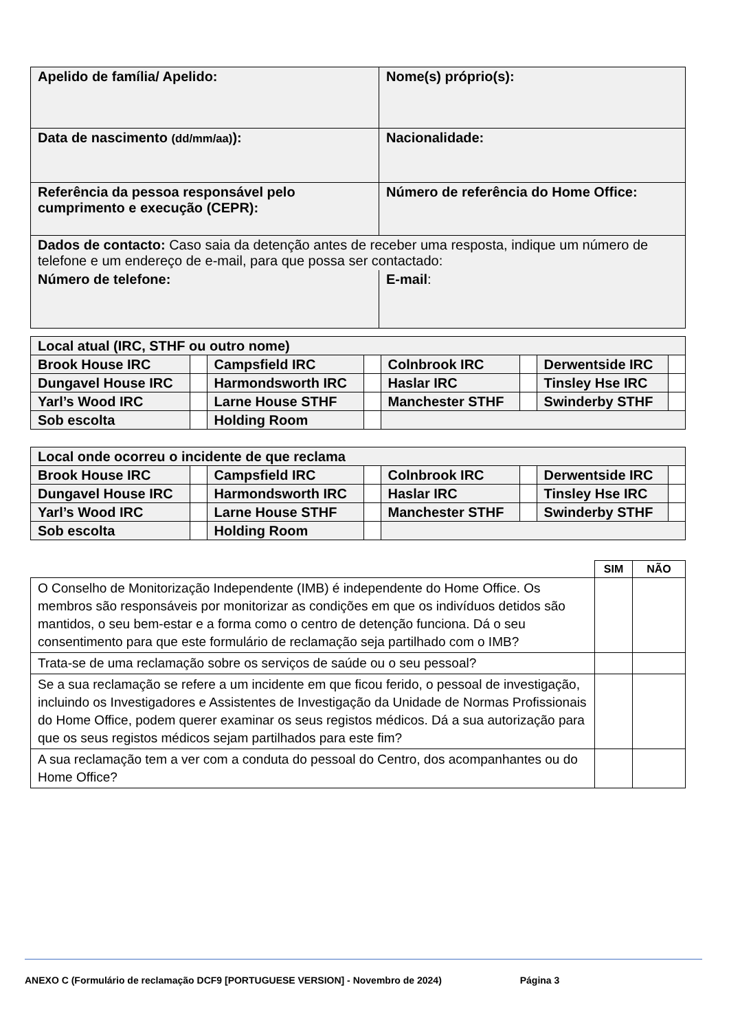| Apelido de família/ Apelido: | Nome(s) próprio(s): |
| Data de nascimento (dd/mm/aa) ): | Nacionalidade: |
| Referência da pessoa responsável pelo cumprimento e execução (CEPR): | Número de referência do Home Office: |
| Dados de contacto: Caso saia da detenção antes de receber uma resposta, indique um número de telefone e um endereço de e-mail, para que possa ser contactado: | |
| Número de telefone: | E-mail : |
| Local atual (IRC, STHF ou outro nome) | | | | | | | |
| Brook House IRC | | Campsfield IRC | | Colnbrook IRC | | Derwentside IRC | |
| Dungavel House IRC | | Harmondsworth IRC | | Haslar IRC | | Tinsley Hse IRC | |
| Yarl’s Wood IRC | | Larne House STHF | | Manchester STHF | | Swinderby STHF | |
| Sob escolta | | Holding Room | | | | | |
| Local onde ocorreu o incidente de que reclama | | | | | | | |
| Brook House IRC | | Campsfield IRC | | Colnbrook IRC | | Derwentside IRC | |
| Dungavel House IRC | | Harmondsworth IRC | | Haslar IRC | | Tinsley Hse IRC | |
| Yarl’s Wood IRC | | Larne House STHF | | Manchester STHF | | Swinderby STHF | |
| Sob escolta | | Holding Room | | | | | |
| | SIM | NÃO |
| --- | --- | --- |
| O Conselho de Monitorização Independente (IMB) é independente do Home Office. Os membros são responsáveis por monitorizar as condições em que os indivíduos detidos são mantidos, o seu bem-estar e a forma como o centro de detenção funciona. Dá o seu consentimento para que este formulário de reclamação seja partilhado com o IMB? | | |
| Trata-se de uma reclamação sobre os serviços de saúde ou o seu pessoal? | | |
| Se a sua reclamação se refere a um incidente em que ficou ferido, o pessoal de investigação, incluindo os Investigadores e Assistentes de Investigação da Unidade de Normas Profissionais do Home Office, podem querer examinar os seus registos médicos. Dá a sua autorização para que os seus registos médicos sejam partilhados para este fim? | | |
| A sua reclamação tem a ver com a conduta do pessoal do Centro, dos acompanhantes ou do Home Office? | | |
ANEXO C (Formulário de reclamação DCF9 [PORTUGUESE VERSION] - Novembro de 2024) Página 3